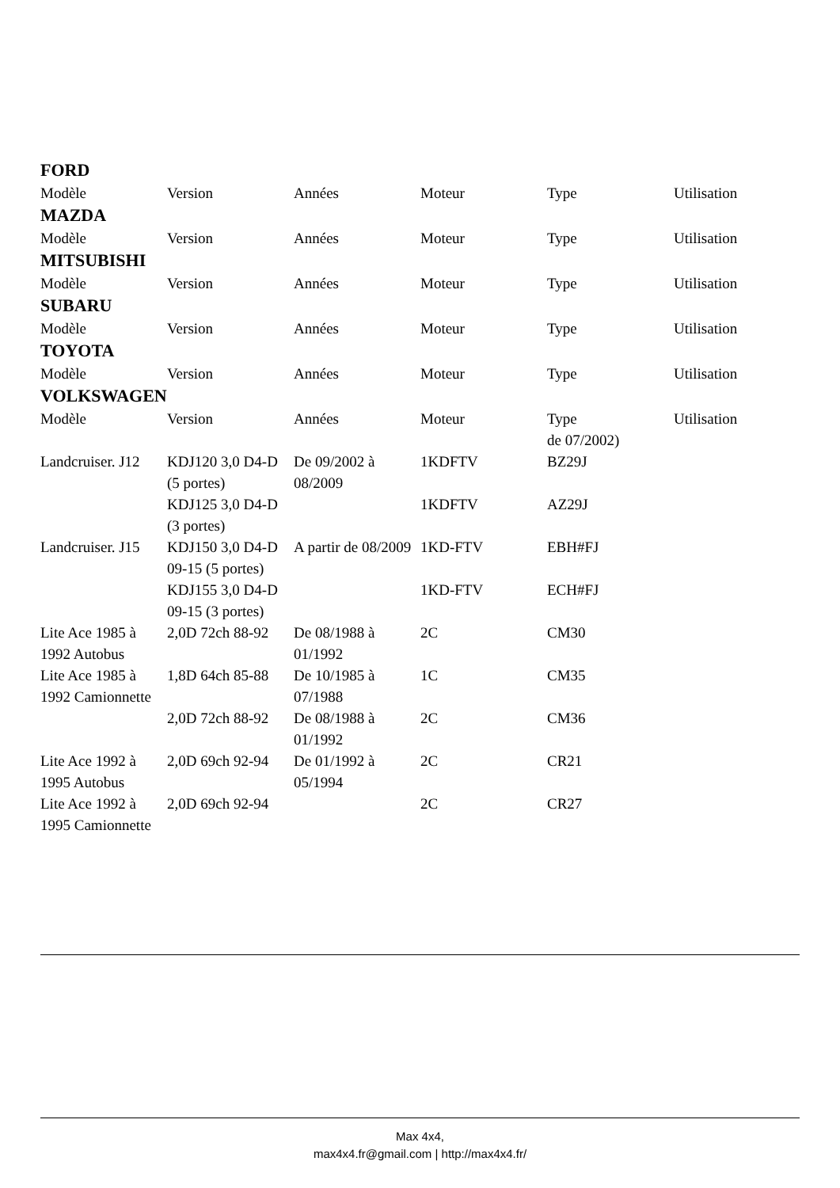FORD
| Modèle | Version | Années | Moteur | Type | Utilisation |
MAZDA
| Modèle | Version | Années | Moteur | Type | Utilisation |
MITSUBISHI
| Modèle | Version | Années | Moteur | Type | Utilisation |
SUBARU
| Modèle | Version | Années | Moteur | Type | Utilisation |
TOYOTA
| Modèle | Version | Années | Moteur | Type | Utilisation |
VOLKSWAGEN
| | Modèle | Version | Années | Moteur | Type de 07/2002) | Utilisation |
| | Landcruiser. J12 | KDJ120 3,0 D4-D (5 portes) | De 09/2002 à 08/2009 | 1KDFTV | BZ29J | |
| | | KDJ125 3,0 D4-D (3 portes) | | 1KDFTV | AZ29J | |
| | Landcruiser. J15 | KDJ150 3,0 D4-D 09-15 (5 portes) | A partir de 08/2009 | 1KD-FTV | EBH#FJ | |
| | | KDJ155 3,0 D4-D 09-15 (3 portes) | | 1KD-FTV | ECH#FJ | |
| | Lite Ace 1985 à 1992 Autobus | 2,0D 72ch 88-92 | De 08/1988 à 01/1992 | 2C | CM30 | |
| | Lite Ace 1985 à 1992 Camionnette | 1,8D 64ch 85-88 | De 10/1985 à 07/1988 | 1C | CM35 | |
| | | 2,0D 72ch 88-92 | De 08/1988 à 01/1992 | 2C | CM36 | |
| | Lite Ace 1992 à 1995 Autobus | 2,0D 69ch 92-94 | De 01/1992 à 05/1994 | 2C | CR21 | |
| | Lite Ace 1992 à 1995 Camionnette | 2,0D 69ch 92-94 | | 2C | CR27 | |
Max 4x4,
max4x4.fr@gmail.com | http://max4x4.fr/